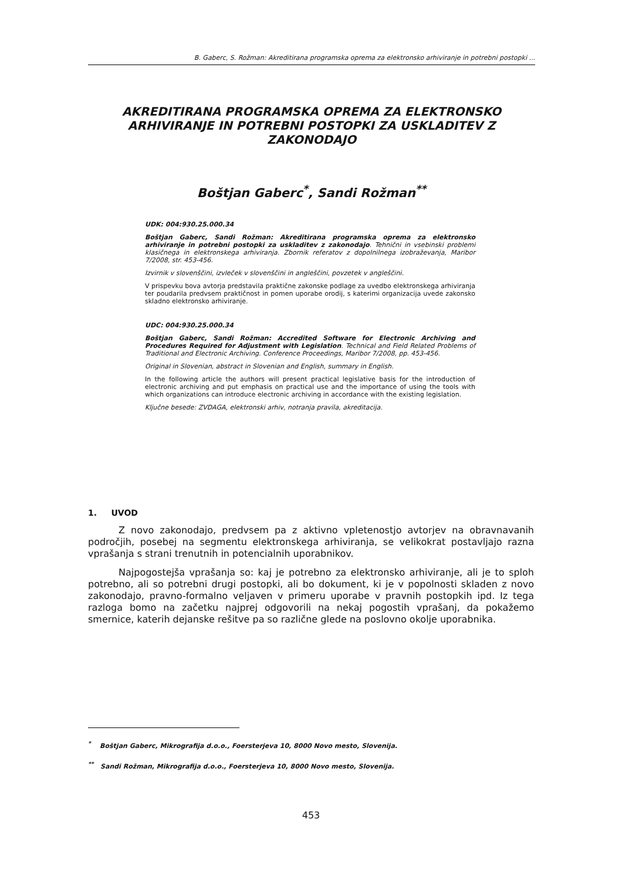B. Gaberc, S. Rožman: Akreditirana programska oprema za elektronsko arhiviranje in potrebni postopki ...
AKREDITIRANA PROGRAMSKA OPREMA ZA ELEKTRONSKO
ARHIVIRANJE IN POTREBNI POSTOPKI ZA USKLADITEV Z
ZAKONODAJO
Boštjan Gaberc<sup>*</sup>, Sandi Rožman<sup>**</sup>
UDK: 004:930.25.000.34
Boštjan Gaberc, Sandi Rožman: Akreditirana programska oprema za elektronsko arhiviranje in potrebni postopki za uskladitev z zakonodajo. Tehnični in vsebinski problemi klasičnega in elektronskega arhiviranja. Zbornik referatov z dopolnilnega izobraževanja, Maribor 7/2008, str. 453-456.
Izvirnik v slovenščini, izvleček v slovenščini in angleščini, povzetek v angleščini.
V prispevku bova avtorja predstavila praktične zakonske podlage za uvedbo elektronskega arhiviranja ter poudarila predvsem praktičnost in pomen uporabe orodij, s katerimi organizacija uvede zakonsko skladno elektronsko arhiviranje.
UDC: 004:930.25.000.34
Boštjan Gaberc, Sandi Rožman: Accredited Software for Electronic Archiving and Procedures Required for Adjustment with Legislation. Technical and Field Related Problems of Traditional and Electronic Archiving. Conference Proceedings, Maribor 7/2008, pp. 453-456.
Original in Slovenian, abstract in Slovenian and English, summary in English.
In the following article the authors will present practical legislative basis for the introduction of electronic archiving and put emphasis on practical use and the importance of using the tools with which organizations can introduce electronic archiving in accordance with the existing legislation.
Ključne besede: ZVDAGA, elektronski arhiv, notranja pravila, akreditacija.
1. UVOD
Z novo zakonodajo, predvsem pa z aktivno vpletenostjo avtorjev na obravnavanih področjih, posebej na segmentu elektronskega arhiviranja, se velikokrat postavljajo razna vprašanja s strani trenutnih in potencialnih uporabnikov.
Najpogostejša vprašanja so: kaj je potrebno za elektronsko arhiviranje, ali je to sploh potrebno, ali so potrebni drugi postopki, ali bo dokument, ki je v popolnosti skladen z novo zakonodajo, pravno-formalno veljaven v primeru uporabe v pravnih postopkih ipd. Iz tega razloga bomo na začetku najprej odgovorili na nekaj pogostih vprašanj, da pokažemo smernice, katerih dejanske rešitve pa so različne glede na poslovno okolje uporabnika.
<sup>*</sup> Boštjan Gaberc, Mikrografija d.o.o., Foersterjeva 10, 8000 Novo mesto, Slovenija.
<sup>**</sup> Sandi Rožman, Mikrografija d.o.o., Foersterjeva 10, 8000 Novo mesto, Slovenija.
453